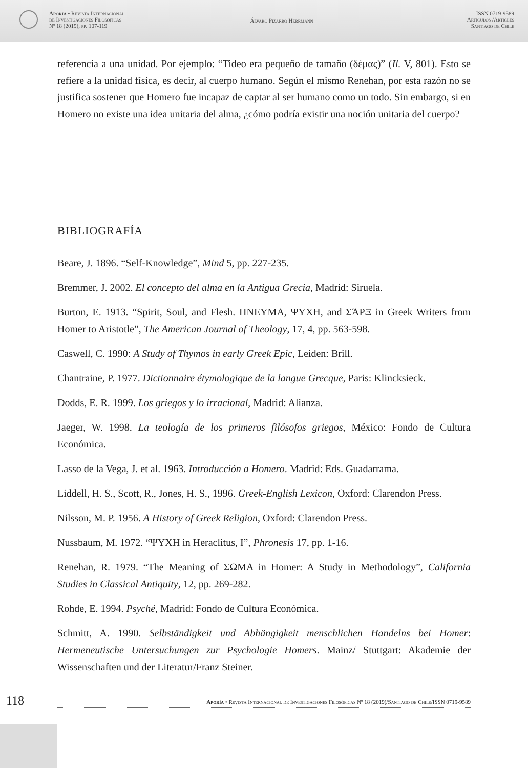Aporía • Revista Internacional
de Investigaciones Filosóficas
Nº 18 (2019), pp. 107-119
Álvaro Pizarro Herrmann
ISSN 0719-9589
Artículos /Articles
Santiago de Chile
referencia a una unidad. Por ejemplo: “Tideo era pequeño de tamaño (δέμας)” (Il. V, 801). Esto se refiere a la unidad física, es decir, al cuerpo humano. Según el mismo Renehan, por esta razón no se justifica sostener que Homero fue incapaz de captar al ser humano como un todo. Sin embargo, si en Homero no existe una idea unitaria del alma, ¿cómo podría existir una noción unitaria del cuerpo?
BIBLIOGRAFÍA
Beare, J. 1896. “Self-Knowledge”, Mind 5, pp. 227-235.
Bremmer, J. 2002. El concepto del alma en la Antigua Grecia, Madrid: Siruela.
Burton, E. 1913. “Spirit, Soul, and Flesh. ΠΝΕΥΜΑ, ΨΥΧΗ, and ΣΆΡΞ in Greek Writers from Homer to Aristotle”, The American Journal of Theology, 17, 4, pp. 563-598.
Caswell, C. 1990: A Study of Thymos in early Greek Epic, Leiden: Brill.
Chantraine, P. 1977. Dictionnaire étymologique de la langue Grecque, Paris: Klincksieck.
Dodds, E. R. 1999. Los griegos y lo irracional, Madrid: Alianza.
Jaeger, W. 1998. La teología de los primeros filósofos griegos, México: Fondo de Cultura Económica.
Lasso de la Vega, J. et al. 1963. Introducción a Homero. Madrid: Eds. Guadarrama.
Liddell, H. S., Scott, R., Jones, H. S., 1996. Greek-English Lexicon, Oxford: Clarendon Press.
Nilsson, M. P. 1956. A History of Greek Religion, Oxford: Clarendon Press.
Nussbaum, M. 1972. “ΨΥΧΗ in Heraclitus, I”, Phronesis 17, pp. 1-16.
Renehan, R. 1979. “The Meaning of ΣΩΜΑ in Homer: A Study in Methodology”, California Studies in Classical Antiquity, 12, pp. 269-282.
Rohde, E. 1994. Psyché, Madrid: Fondo de Cultura Económica.
Schmitt, A. 1990. Selbständigkeit und Abhängigkeit menschlichen Handelns bei Homer: Hermeneutische Untersuchungen zur Psychologie Homers. Mainz/ Stuttgart: Akademie der Wissenschaften und der Literatur/Franz Steiner.
118
Aporía • Revista Internacional de Investigaciones Filosóficas Nº 18 (2019)/Santiago de Chile/ISSN 0719-9589